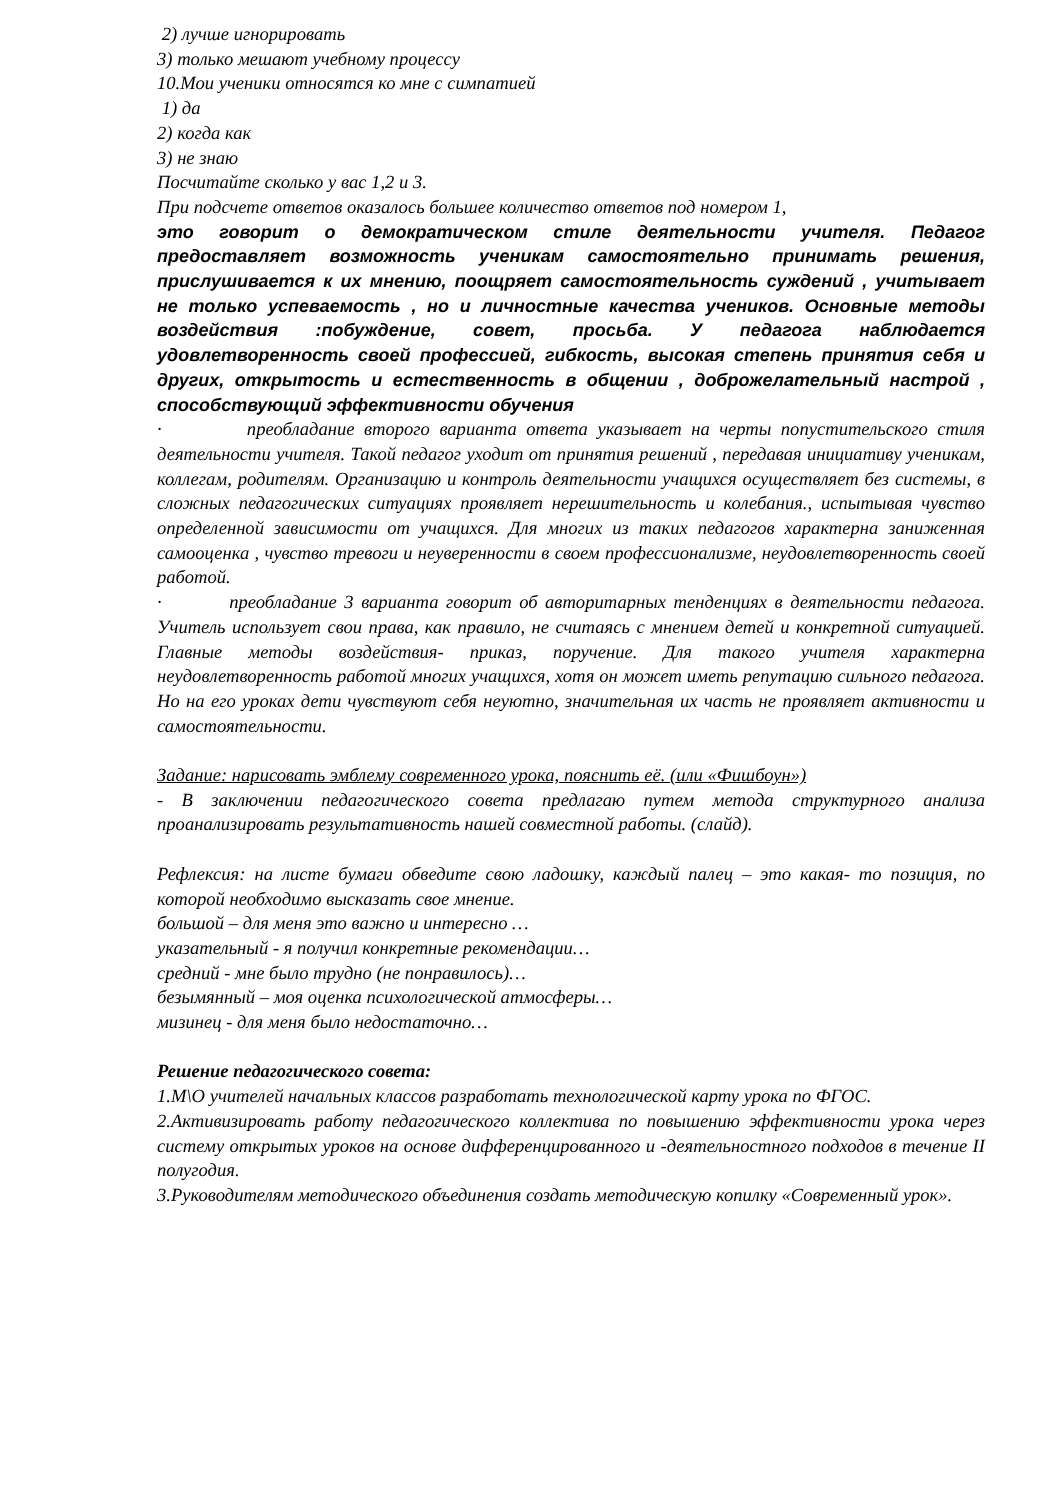2) лучше игнорировать
3) только мешают учебному процессу
10.Мои ученики относятся ко мне с симпатией
1) да
2) когда как
3) не знаю
Посчитайте сколько у вас 1,2 и 3.
При подсчете ответов оказалось большее количество ответов под номером 1,
это говорит о демократическом стиле деятельности учителя. Педагог предоставляет возможность ученикам самостоятельно принимать решения, прислушивается к их мнению, поощряет самостоятельность суждений , учитывает не только успеваемость , но и личностные качества учеников. Основные методы воздействия :побуждение, совет, просьба. У педагога наблюдается удовлетворенность своей профессией, гибкость, высокая степень принятия себя и других, открытость и естественность в общении , доброжелательный настрой , способствующий эффективности обучения
· преобладание второго варианта ответа указывает на черты попустительского стиля деятельности учителя. Такой педагог уходит от принятия решений , передавая инициативу ученикам, коллегам, родителям. Организацию и контроль деятельности учащихся осуществляет без системы, в сложных педагогических ситуациях проявляет нерешительность и колебания., испытывая чувство определенной зависимости от учащихся. Для многих из таких педагогов характерна заниженная самооценка , чувство тревоги и неуверенности в своем профессионализме, неудовлетворенность своей работой.
· преобладание 3 варианта говорит об авторитарных тенденциях в деятельности педагога. Учитель использует свои права, как правило, не считаясь с мнением детей и конкретной ситуацией. Главные методы воздействия- приказ, поручение. Для такого учителя характерна неудовлетворенность работой многих учащихся, хотя он может иметь репутацию сильного педагога. Но на его уроках дети чувствуют себя неуютно, значительная их часть не проявляет активности и самостоятельности.
Задание: нарисовать эмблему современного урока, пояснить её. (или «Фишбоун»)
- В заключении педагогического совета предлагаю путем метода структурного анализа проанализировать результативность нашей совместной работы. (слайд).
Рефлексия: на листе бумаги обведите свою ладошку, каждый палец – это какая- то позиция, по которой необходимо высказать свое мнение.
большой – для меня это важно и интересно …
указательный - я получил конкретные рекомендации…
средний - мне было трудно (не понравилось)…
безымянный – моя оценка психологической атмосферы…
мизинец - для меня было недостаточно…
Решение педагогического совета:
1.М\О учителей начальных классов разработать технологической карту урока по ФГОС.
2.Активизировать работу педагогического коллектива по повышению эффективности урока через систему открытых уроков на основе дифференцированного и -деятельностного подходов в течение II полугодия.
3.Руководителям методического объединения создать методическую копилку «Современный урок».